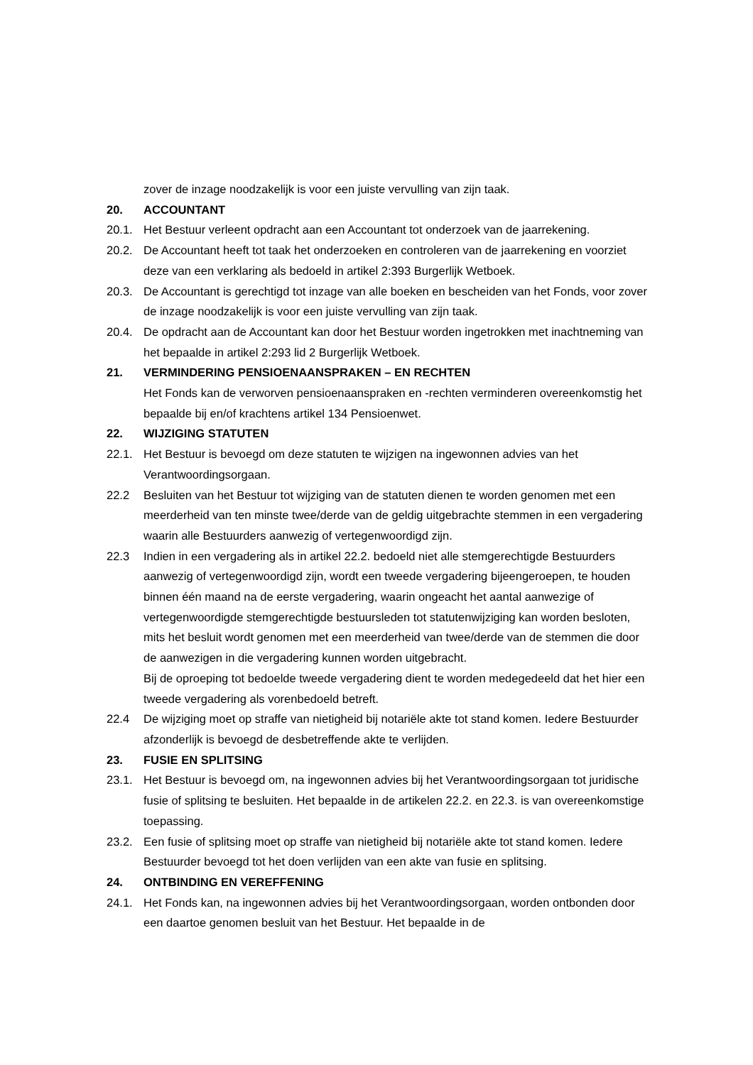zover de inzage noodzakelijk is voor een juiste vervulling van zijn taak.
20. ACCOUNTANT
20.1. Het Bestuur verleent opdracht aan een Accountant tot onderzoek van de jaarrekening.
20.2. De Accountant heeft tot taak het onderzoeken en controleren van de jaarrekening en voorziet deze van een verklaring als bedoeld in artikel 2:393 Burgerlijk Wetboek.
20.3. De Accountant is gerechtigd tot inzage van alle boeken en bescheiden van het Fonds, voor zover de inzage noodzakelijk is voor een juiste vervulling van zijn taak.
20.4. De opdracht aan de Accountant kan door het Bestuur worden ingetrokken met inachtneming van het bepaalde in artikel 2:293 lid 2 Burgerlijk Wetboek.
21. VERMINDERING PENSIOENAANSPRAKEN – EN RECHTEN
Het Fonds kan de verworven pensioenaanspraken en -rechten verminderen overeenkomstig het bepaalde bij en/of krachtens artikel 134 Pensioenwet.
22. WIJZIGING STATUTEN
22.1. Het Bestuur is bevoegd om deze statuten te wijzigen na ingewonnen advies van het Verantwoordingsorgaan.
22.2 Besluiten van het Bestuur tot wijziging van de statuten dienen te worden genomen met een meerderheid van ten minste twee/derde van de geldig uitgebrachte stemmen in een vergadering waarin alle Bestuurders aanwezig of vertegenwoordigd zijn.
22.3 Indien in een vergadering als in artikel 22.2. bedoeld niet alle stemgerechtigde Bestuurders aanwezig of vertegenwoordigd zijn, wordt een tweede vergadering bijeengeroepen, te houden binnen één maand na de eerste vergadering, waarin ongeacht het aantal aanwezige of vertegenwoordigde stemgerechtigde bestuursleden tot statutenwijziging kan worden besloten, mits het besluit wordt genomen met een meerderheid van twee/derde van de stemmen die door de aanwezigen in die vergadering kunnen worden uitgebracht.
Bij de oproeping tot bedoelde tweede vergadering dient te worden medegedeeld dat het hier een tweede vergadering als vorenbedoeld betreft.
22.4 De wijziging moet op straffe van nietigheid bij notariële akte tot stand komen. Iedere Bestuurder afzonderlijk is bevoegd de desbetreffende akte te verlijden.
23. FUSIE EN SPLITSING
23.1. Het Bestuur is bevoegd om, na ingewonnen advies bij het Verantwoordingsorgaan tot juridische fusie of splitsing te besluiten. Het bepaalde in de artikelen 22.2. en 22.3. is van overeenkomstige toepassing.
23.2. Een fusie of splitsing moet op straffe van nietigheid bij notariële akte tot stand komen. Iedere Bestuurder bevoegd tot het doen verlijden van een akte van fusie en splitsing.
24. ONTBINDING EN VEREFFENING
24.1. Het Fonds kan, na ingewonnen advies bij het Verantwoordingsorgaan, worden ontbonden door een daartoe genomen besluit van het Bestuur. Het bepaalde in de